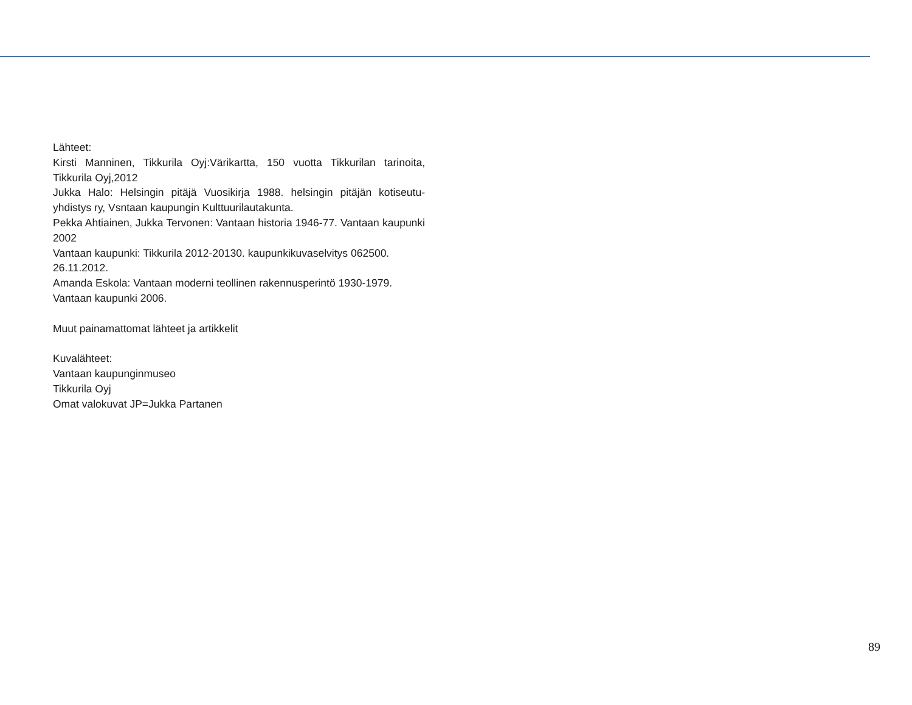Lähteet:
Kirsti Manninen, Tikkurila Oyj:Värikartta, 150 vuotta Tikkurilan tarinoita, Tikkurila Oyj,2012
Jukka Halo: Helsingin pitäjä Vuosikirja 1988. helsingin pitäjän kotiseutu-yhdistys ry, Vsntaan kaupungin Kulttuurilautakunta.
Pekka Ahtiainen, Jukka Tervonen: Vantaan historia 1946-77. Vantaan kaupunki 2002
Vantaan kaupunki: Tikkurila 2012-20130. kaupunkikuvaselvitys 062500. 26.11.2012.
Amanda Eskola: Vantaan moderni teollinen rakennusperintö 1930-1979. Vantaan kaupunki 2006.
Muut painamattomat lähteet ja artikkelit
Kuvalähteet:
Vantaan kaupunginmuseo
Tikkurila Oyj
Omat valokuvat JP=Jukka Partanen
89